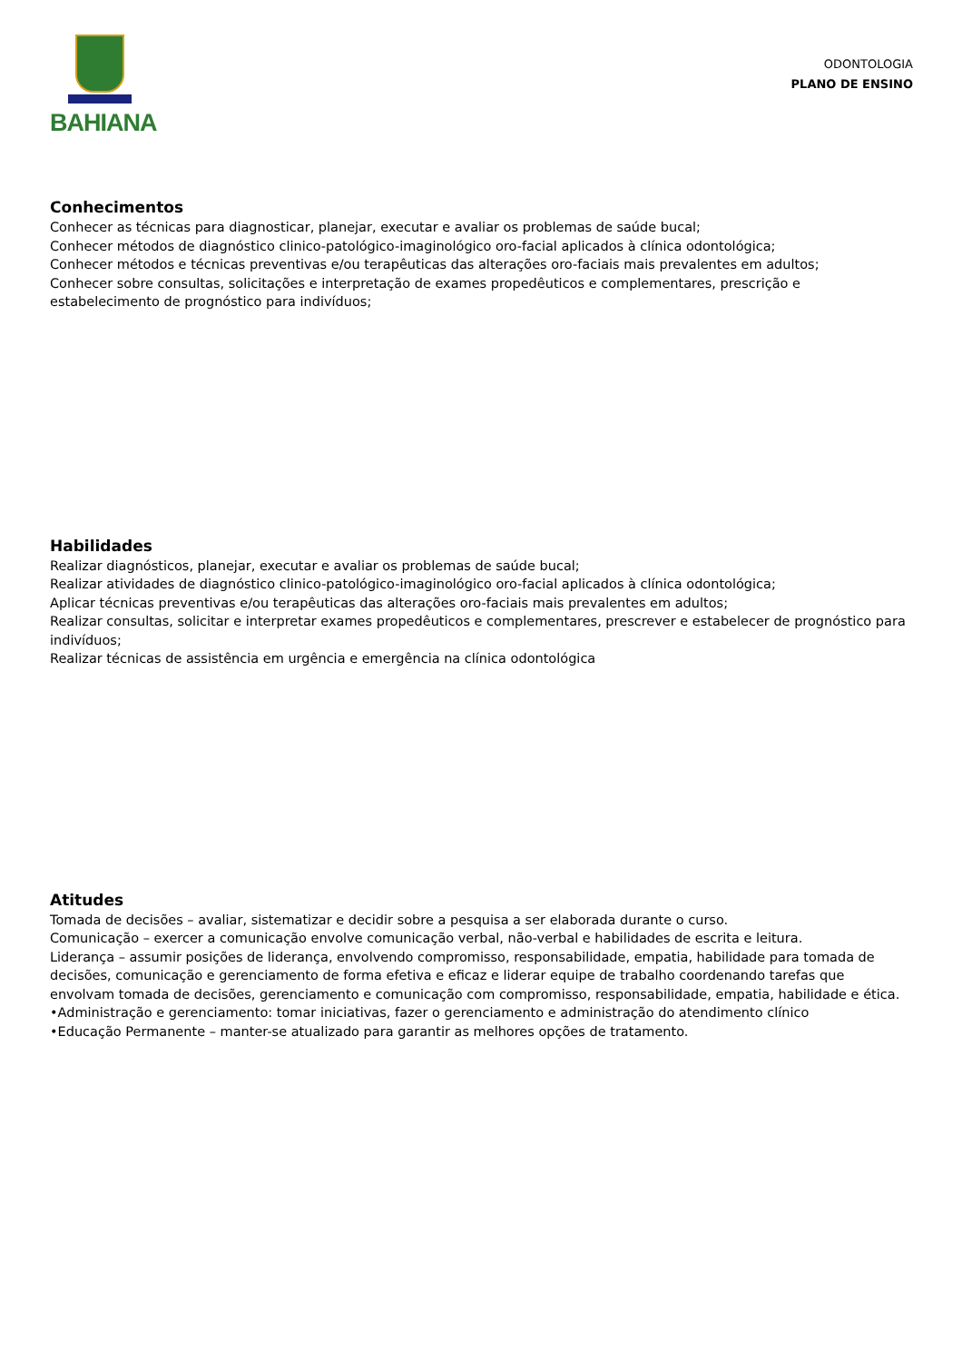BAHIANA
ODONTOLOGIA
PLANO DE ENSINO
Conhecimentos
Conhecer as técnicas para diagnosticar, planejar, executar e avaliar os problemas de saúde bucal;
Conhecer métodos de diagnóstico clinico-patológico-imaginológico oro-facial aplicados à clínica odontológica;
Conhecer métodos e técnicas preventivas e/ou terapêuticas das alterações oro-faciais mais prevalentes em adultos;
Conhecer sobre consultas, solicitações e interpretação de exames propedêuticos e complementares, prescrição e estabelecimento de prognóstico para indivíduos;
Habilidades
Realizar diagnósticos, planejar, executar e avaliar os problemas de saúde bucal;
Realizar atividades de diagnóstico clinico-patológico-imaginológico oro-facial aplicados à clínica odontológica;
Aplicar técnicas preventivas e/ou terapêuticas das alterações oro-faciais mais prevalentes em adultos;
Realizar consultas, solicitar e interpretar exames propedêuticos e complementares, prescrever e estabelecer de prognóstico para indivíduos;
Realizar técnicas de assistência em urgência e emergência na clínica odontológica
Atitudes
Tomada de decisões – avaliar, sistematizar e decidir sobre a pesquisa a ser elaborada durante o curso.
Comunicação – exercer a comunicação envolve comunicação verbal, não-verbal e habilidades de escrita e leitura.
Liderança – assumir posições de liderança, envolvendo compromisso, responsabilidade, empatia, habilidade para tomada de decisões, comunicação e gerenciamento de forma efetiva e eficaz e liderar equipe de trabalho coordenando tarefas que envolvam tomada de decisões, gerenciamento e comunicação com compromisso, responsabilidade, empatia, habilidade e ética.
•Administração e gerenciamento: tomar iniciativas, fazer o gerenciamento e administração do atendimento clínico
•Educação Permanente – manter-se atualizado para garantir as melhores opções de tratamento.